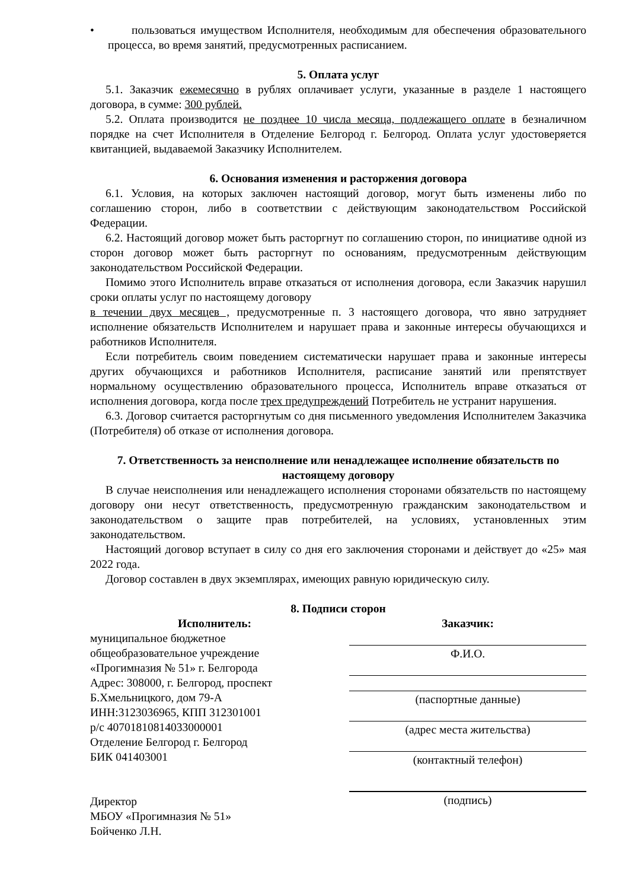• пользоваться имуществом Исполнителя, необходимым для обеспечения образовательного процесса, во время занятий, предусмотренных расписанием.
5. Оплата услуг
5.1. Заказчик ежемесячно в рублях оплачивает услуги, указанные в разделе 1 настоящего договора, в сумме: 300 рублей.
5.2. Оплата производится не позднее 10 числа месяца, подлежащего оплате в безналичном порядке на счет Исполнителя в Отделение Белгород г. Белгород. Оплата услуг удостоверяется квитанцией, выдаваемой Заказчику Исполнителем.
6. Основания изменения и расторжения договора
6.1. Условия, на которых заключен настоящий договор, могут быть изменены либо по соглашению сторон, либо в соответствии с действующим законодательством Российской Федерации.
6.2. Настоящий договор может быть расторгнут по соглашению сторон, по инициативе одной из сторон договор может быть расторгнут по основаниям, предусмотренным действующим законодательством Российской Федерации.
Помимо этого Исполнитель вправе отказаться от исполнения договора, если Заказчик нарушил сроки оплаты услуг по настоящему договору
в течении двух месяцев , предусмотренные п. 3 настоящего договора, что явно затрудняет исполнение обязательств Исполнителем и нарушает права и законные интересы обучающихся и работников Исполнителя.
Если потребитель своим поведением систематически нарушает права и законные интересы других обучающихся и работников Исполнителя, расписание занятий или препятствует нормальному осуществлению образовательного процесса, Исполнитель вправе отказаться от исполнения договора, когда после трех предупреждений Потребитель не устранит нарушения.
6.3. Договор считается расторгнутым со дня письменного уведомления Исполнителем Заказчика (Потребителя) об отказе от исполнения договора.
7. Ответственность за неисполнение или ненадлежащее исполнение обязательств по настоящему договору
В случае неисполнения или ненадлежащего исполнения сторонами обязательств по настоящему договору они несут ответственность, предусмотренную гражданским законодательством и законодательством о защите прав потребителей, на условиях, установленных этим законодательством.
Настоящий договор вступает в силу со дня его заключения сторонами и действует до «25» мая 2022 года.
Договор составлен в двух экземплярах, имеющих равную юридическую силу.
8. Подписи сторон
Исполнитель:
муниципальное бюджетное
общеобразовательное учреждение
«Прогимназия № 51» г. Белгорода
Адрес: 308000, г. Белгород, проспект
Б.Хмельницкого, дом 79-А
ИНН:3123036965, КПП 312301001
р/с 40701810814033000001
Отделение Белгород г. Белгород
БИК 041403001
Директор
МБОУ «Прогимназия № 51»
Бойченко Л.Н.
Заказчик:
Ф.И.О.
(паспортные данные)
(адрес места жительства)
(контактный телефон)
(подпись)